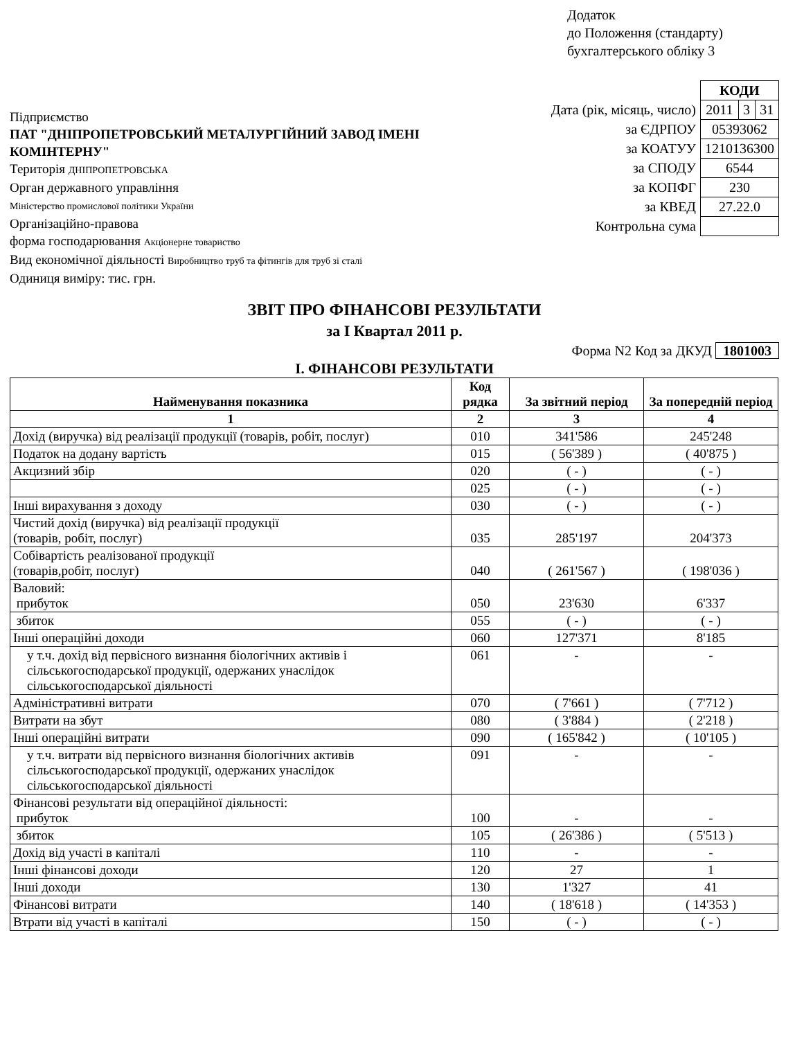Додаток
до Положення (стандарту)
бухгалтерського обліку 3
Підприємство
ПАТ "ДНІПРОПЕТРОВСЬКИЙ МЕТАЛУРГІЙНИЙ ЗАВОД ІМЕНІ КОМІНТЕРНУ"
Територія ДНІПРОПЕТРОВСЬКА
Орган державного управління
Міністерство промислової політики України
Організаційно-правова
форма господарювання Акціонерне товариство
Вид економічної діяльності Виробництво труб та фітингів для труб зі сталі
Одиниця виміру: тис. грн.
| | КОДИ | | |
| Дата (рік, місяць, число) | 2011 | 3 | 31 |
| за ЄДРПОУ | 05393062 | | |
| за КОАТУУ | 1210136300 | | |
| за СПОДУ | 6544 | | |
| за КОПФГ | 230 | | |
| за КВЕД | 27.22.0 | | |
| Контрольна сума | | | |
ЗВІТ ПРО ФІНАНСОВІ РЕЗУЛЬТАТИ
за І Квартал 2011 р.
Форма N2 Код за ДКУД 1801003
І. ФІНАНСОВІ РЕЗУЛЬТАТИ
| Найменування показника | Код рядка | За звітний період | За попередній період |
| --- | --- | --- | --- |
| 1 | 2 | 3 | 4 |
| Дохід (виручка) від реалізації продукції (товарів, робіт, послуг) | 010 | 341'586 | 245'248 |
| Податок на додану вартість | 015 | ( 56'389 ) | ( 40'875 ) |
| Акцизний збір | 020 | ( - ) | ( - ) |
| | 025 | ( - ) | ( - ) |
| Інші вирахування з доходу | 030 | ( - ) | ( - ) |
| Чистий дохід (виручка) від реалізації продукції (товарів, робіт, послуг) | 035 | 285'197 | 204'373 |
| Собівартість реалізованої продукції (товарів,робіт, послуг) | 040 | ( 261'567 ) | ( 198'036 ) |
| Валовий: прибуток | 050 | 23'630 | 6'337 |
| збиток | 055 | ( - ) | ( - ) |
| Інші операційні доходи | 060 | 127'371 | 8'185 |
| у т.ч. дохід від первісного визнання біологічних активів і сільськогосподарської продукції, одержаних унаслідок сільськогосподарської діяльності | 061 | - | - |
| Адміністративні витрати | 070 | ( 7'661 ) | ( 7'712 ) |
| Витрати на збут | 080 | ( 3'884 ) | ( 2'218 ) |
| Інші операційні витрати | 090 | ( 165'842 ) | ( 10'105 ) |
| у т.ч. витрати від первісного визнання біологічних активів сільськогосподарської продукції, одержаних унаслідок сільськогосподарської діяльності | 091 | - | - |
| Фінансові результати від операційної діяльності: прибуток | 100 | - | - |
| збиток | 105 | ( 26'386 ) | ( 5'513 ) |
| Дохід від участі в капіталі | 110 | - | - |
| Інші фінансові доходи | 120 | 27 | 1 |
| Інші доходи | 130 | 1'327 | 41 |
| Фінансові витрати | 140 | ( 18'618 ) | ( 14'353 ) |
| Втрати від участі в капіталі | 150 | ( - ) | ( - ) |